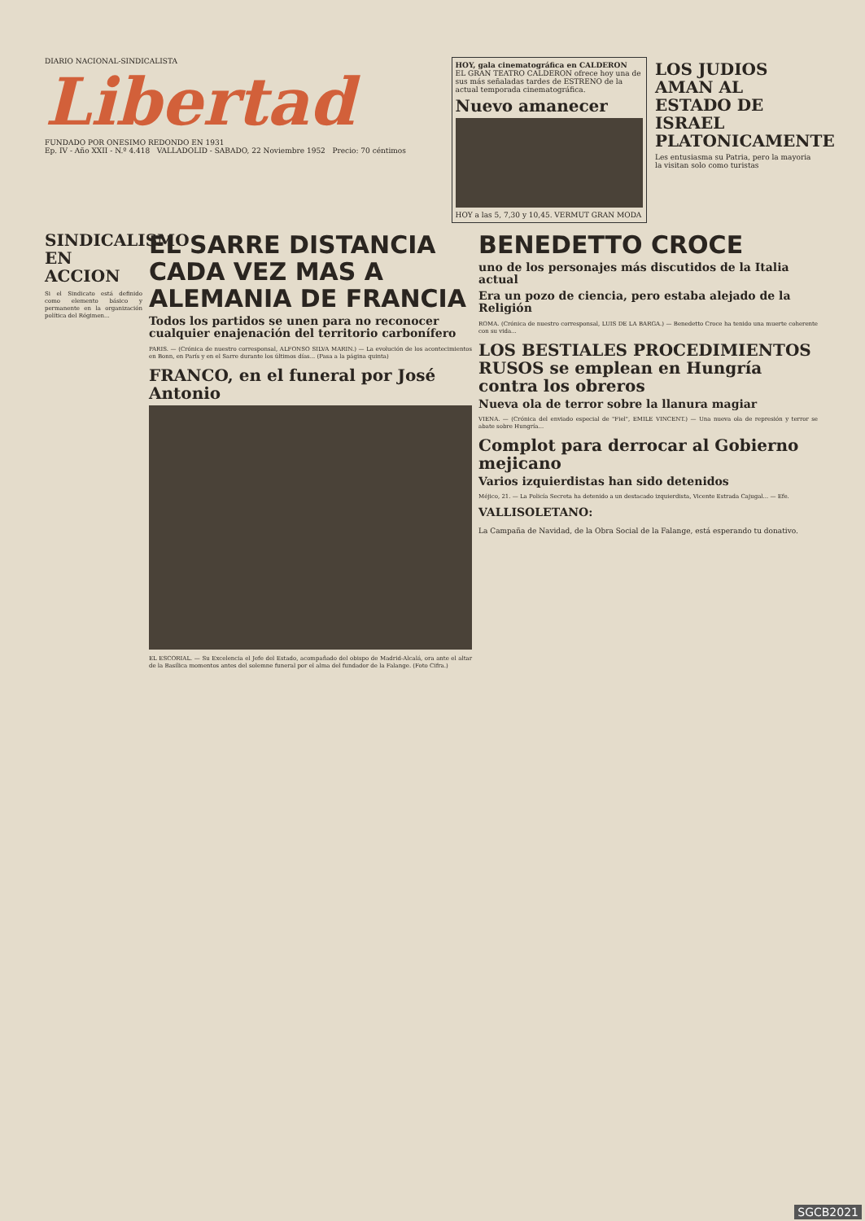DIARIO NACIONAL-SINDICALISTA
Libertad
FUNDADO POR ONESIMO REDONDO EN 1931
Ep. IV - Año XXII - N.º 4.418 VALLADOLID - SABADO, 22 Noviembre 1952 Precio: 70 céntimos
HOY, gala cinematográfica en CALDERON
EL GRAN TEATRO CALDERON ofrece hoy una de sus más señaladas tardes de ESTRENO de la actual temporada cinematográfica.
Nuevo amanecer
HOY a las 5, 7,30 y 10,45. VERMUT GRAN MODA
LOS JUDIOS AMAN AL ESTADO DE ISRAEL PLATONICAMENTE
Les entusiasma su Patria, pero la mayoria la visitan solo como turistas
SINDICALISMO EN ACCION
Si el Sindicato está definido como elemento básico y permanente en la organización política del Régimen...
EL SARRE DISTANCIA CADA VEZ MAS A ALEMANIA DE FRANCIA
Todos los partidos se unen para no reconocer cualquier enajenación del territorio carbonífero
PARIS. — (Crónica de nuestro corresponsal, ALFONSO SILVA MARIN.) — La evolución de los acontecimientos en Bonn, en París y en el Sarre durante los últimos días... (Pasa a la página quinta)
FRANCO, en el funeral por José Antonio
EL ESCORIAL. — Su Excelencia el Jefe del Estado, acompañado del obispo de Madrid-Alcalá, ora ante el altar de la Basílica momentos antes del solemne funeral por el alma del fundador de la Falange. (Foto Cifra.)
BENEDETTO CROCE
uno de los personajes más discutidos de la Italia actual
Era un pozo de ciencia, pero estaba alejado de la Religión
ROMA. (Crónica de nuestro corresponsal, LUIS DE LA BARGA.) — Benedetto Croce ha tenido una muerte coherente con su vida...
LOS BESTIALES PROCEDIMIENTOS RUSOS se emplean en Hungría contra los obreros
Nueva ola de terror sobre la llanura magiar
VIENA. — (Crónica del enviado especial de "Fiel", EMILE VINCENT.) — Una nueva ola de represión y terror se abate sobre Hungría...
Complot para derrocar al Gobierno mejicano
Varios izquierdistas han sido detenidos
Méjico, 21. — La Policía Secreta ha detenido a un destacado izquierdista, Vicente Estrada Cajugal... — Efe.
VALLISOLETANO:
La Campaña de Navidad, de la Obra Social de la Falange, está esperando tu donativo.
SGCB2021